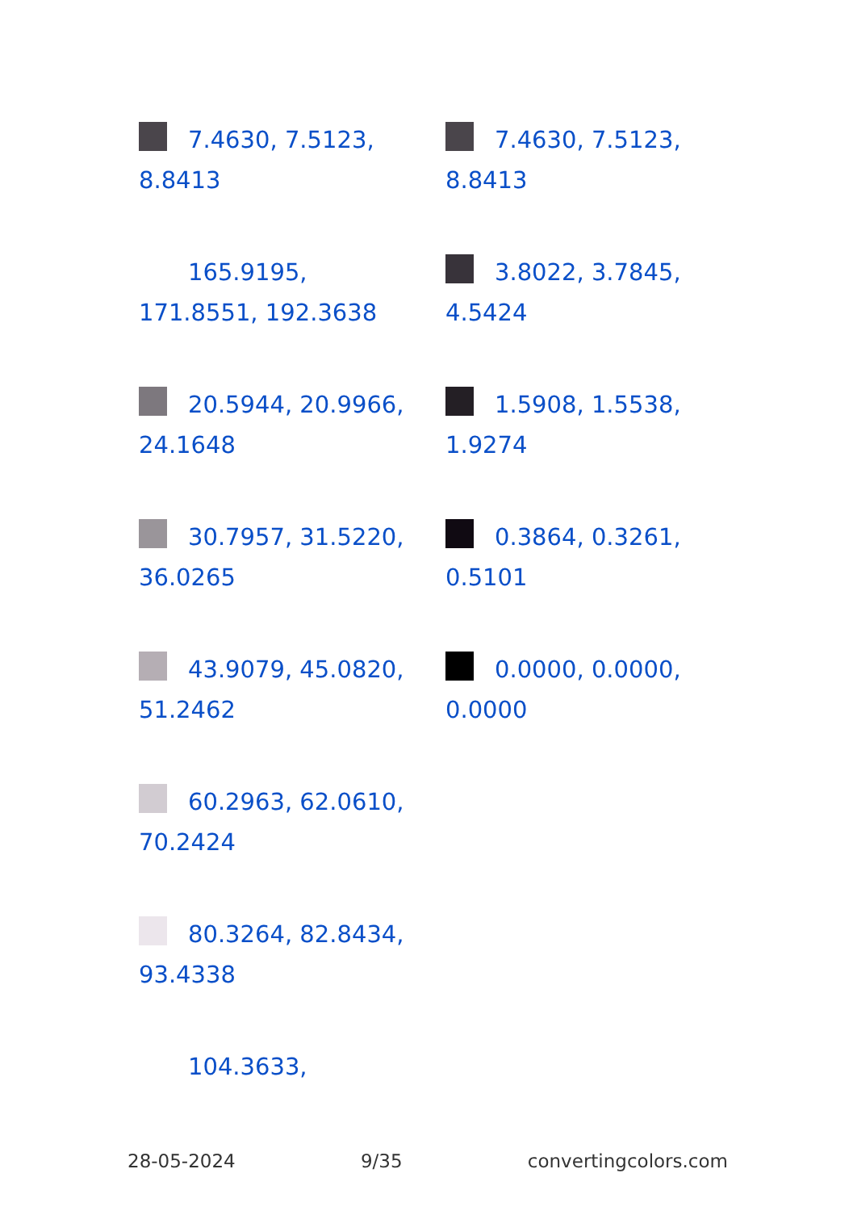7.4630, 7.5123, 8.8413
165.9195, 171.8551, 192.3638
20.5944, 20.9966, 24.1648
30.7957, 31.5220, 36.0265
43.9079, 45.0820, 51.2462
60.2963, 62.0610, 70.2424
80.3264, 82.8434, 93.4338
104.3633,
7.4630, 7.5123, 8.8413
3.8022, 3.7845, 4.5424
1.5908, 1.5538, 1.9274
0.3864, 0.3261, 0.5101
0.0000, 0.0000, 0.0000
28-05-2024 9/35 convertingcolors.com